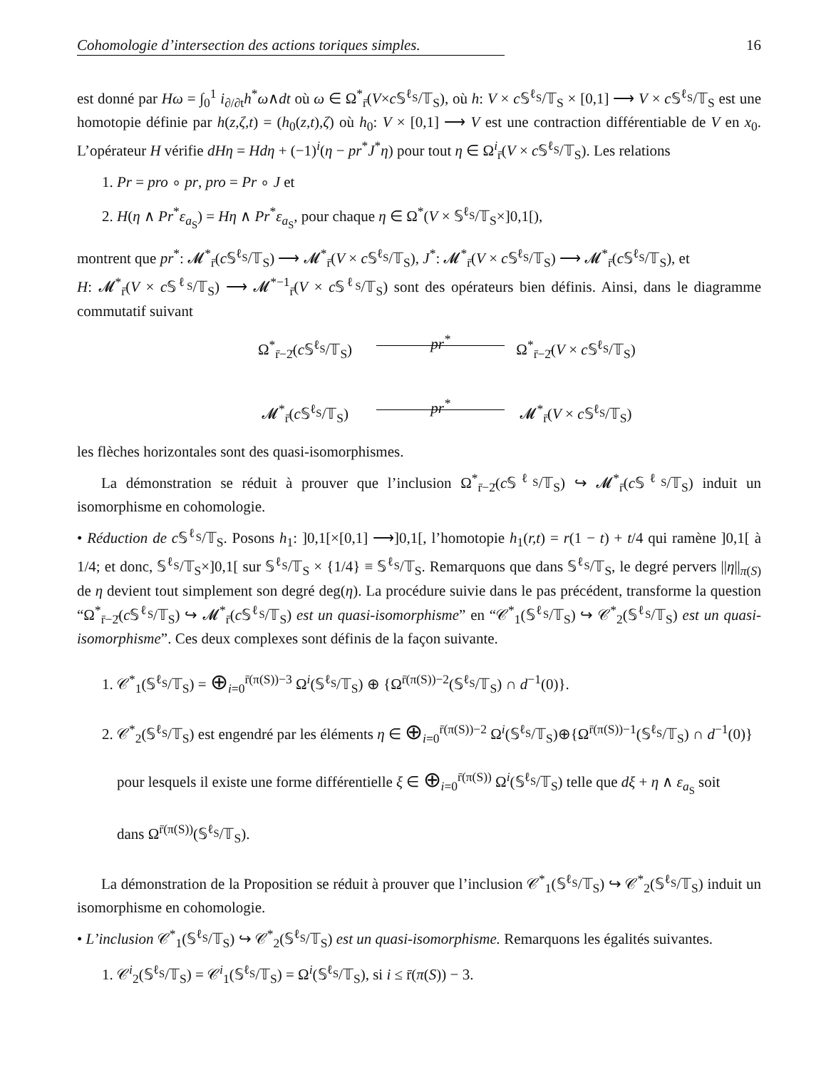Cohomologie d’intersection des actions toriques simples. 16
est donné par Hω = ∫<sub>0</sub><sup>1</sup> i<sub>∂/∂t</sub>h<sup>*</sup>ω∧dt où ω ∈ Ω<sup>*</sup><sub>r̄</sub>(V×c 𝕊<sup>ℓ<sub>S</sub></sup>/𝕋<sub>S</sub>), où h: V × c 𝕊<sup>ℓ<sub>S</sub></sup>/𝕋<sub>S</sub> × [0,1] ⟶ V × c 𝕊<sup>ℓ<sub>S</sub></sup>/𝕋<sub>S</sub> est une homotopie définie par h(z,ζ,t) = (h<sub>0</sub>(z,t),ζ) où h<sub>0</sub>: V × [0,1] ⟶ V est une contraction différentiable de V en x<sub>0</sub>. L’opérateur H vérifie dHη = Hdη + (−1)<sup>i</sup>(η − pr<sup>*</sup>J<sup>*</sup>η) pour tout η ∈ Ω<sup>i</sup><sub>r̄</sub>(V × c 𝕊<sup>ℓ<sub>S</sub></sup>/𝕋<sub>S</sub>). Les relations
1. Pr = pro ∘ pr, pro = Pr ∘ J et
2. H(η ∧ Pr<sup>*</sup>ε<sub>a<sub>S</sub></sub>) = Hη ∧ Pr<sup>*</sup>ε<sub>a<sub>S</sub></sub>, pour chaque η ∈ Ω<sup>*</sup>(V × 𝕊<sup>ℓ<sub>S</sub></sup>/𝕋<sub>S</sub>×]0,1[),
montrent que pr<sup>*</sup>: 𝓜<sup>*</sup><sub>r̄</sub>(c 𝕊<sup>ℓ<sub>S</sub></sup>/𝕋<sub>S</sub>) ⟶ 𝓜<sup>*</sup><sub>r̄</sub>(V × c 𝕊<sup>ℓ<sub>S</sub></sup>/𝕋<sub>S</sub>), J<sup>*</sup>: 𝓜<sup>*</sup><sub>r̄</sub>(V × c 𝕊<sup>ℓ<sub>S</sub></sup>/𝕋<sub>S</sub>) ⟶ 𝓜<sup>*</sup><sub>r̄</sub>(c 𝕊<sup>ℓ<sub>S</sub></sup>/𝕋<sub>S</sub>), et
H: 𝓜<sup>*</sup><sub>r̄</sub>(V × c 𝕊<sup>ℓ<sub>S</sub></sup>/𝕋<sub>S</sub>) ⟶ 𝓜<sup>*−1</sup><sub>r̄</sub>(V × c 𝕊<sup>ℓ<sub>S</sub></sup>/𝕋<sub>S</sub>) sont des opérateurs bien définis. Ainsi, dans le diagramme commutatif suivant
Ω<sup>*</sup><sub>r̄−2̄</sub>(c 𝕊<sup>ℓ<sub>S</sub></sup>/𝕋<sub>S</sub>)
pr<sup>*</sup>
Ω<sup>*</sup><sub>r̄−2̄</sub>(V × c 𝕊<sup>ℓ<sub>S</sub></sup>/𝕋<sub>S</sub>)
𝓜<sup>*</sup><sub>r̄</sub>(c 𝕊<sup>ℓ<sub>S</sub></sup>/𝕋<sub>S</sub>)
pr<sup>*</sup>
𝓜<sup>*</sup><sub>r̄</sub>(V × c 𝕊<sup>ℓ<sub>S</sub></sup>/𝕋<sub>S</sub>)
les flèches horizontales sont des quasi-isomorphismes.
La démonstration se réduit à prouver que l’inclusion Ω<sup>*</sup><sub>r̄−2̄</sub>(c 𝕊<sup>ℓ<sub>S</sub></sup>/𝕋<sub>S</sub>) ↪ 𝓜<sup>*</sup><sub>r̄</sub>(c 𝕊<sup>ℓ<sub>S</sub></sup>/𝕋<sub>S</sub>) induit un isomorphisme en cohomologie.
• Réduction de c 𝕊<sup>ℓ<sub>S</sub></sup>/𝕋<sub>S</sub>. Posons h<sub>1</sub>: ]0,1[×[0,1] ⟶]0,1[, l’homotopie h<sub>1</sub>(r,t) = r(1 − t) + t/4 qui ramène ]0,1[ à 1/4; et donc, 𝕊<sup>ℓ<sub>S</sub></sup>/𝕋<sub>S</sub>×]0,1[ sur 𝕊<sup>ℓ<sub>S</sub></sup>/𝕋<sub>S</sub> × {1/4} ≡ 𝕊<sup>ℓ<sub>S</sub></sup>/𝕋<sub>S</sub>. Remarquons que dans 𝕊<sup>ℓ<sub>S</sub></sup>/𝕋<sub>S</sub>, le degré pervers ||η||<sub>π(S)</sub> de η devient tout simplement son degré deg(η). La procédure suivie dans le pas précédent, transforme la question “Ω<sup>*</sup><sub>r̄−2̄</sub>(c 𝕊<sup>ℓ<sub>S</sub></sup>/𝕋<sub>S</sub>) ↪ 𝓜<sup>*</sup><sub>r̄</sub>(c 𝕊<sup>ℓ<sub>S</sub></sup>/𝕋<sub>S</sub>) est un quasi-isomorphisme” en “𝒞<sup>*</sup><sub>1</sub>(𝕊<sup>ℓ<sub>S</sub></sup>/𝕋<sub>S</sub>) ↪ 𝒞<sup>*</sup><sub>2</sub>(𝕊<sup>ℓ<sub>S</sub></sup>/𝕋<sub>S</sub>) est un quasi-isomorphisme”. Ces deux complexes sont définis de la façon suivante.
1. 𝒞<sup>*</sup><sub>1</sub>(𝕊<sup>ℓ<sub>S</sub></sup>/𝕋<sub>S</sub>) = ⊕<sub>i=0</sub><sup>r̄(π(S))−3</sup> Ω<sup>i</sup>(𝕊<sup>ℓ<sub>S</sub></sup>/𝕋<sub>S</sub>) ⊕ {Ω<sup>r̄(π(S))−2</sup>(𝕊<sup>ℓ<sub>S</sub></sup>/𝕋<sub>S</sub>) ∩ d<sup>−1</sup>(0)}.
2. 𝒞<sup>*</sup><sub>2</sub>(𝕊<sup>ℓ<sub>S</sub></sup>/𝕋<sub>S</sub>) est engendré par les éléments η ∈ ⊕<sub>i=0</sub><sup>r̄(π(S))−2</sup> Ω<sup>i</sup>(𝕊<sup>ℓ<sub>S</sub></sup>/𝕋<sub>S</sub>)⊕{Ω<sup>r̄(π(S))−1</sup>(𝕊<sup>ℓ<sub>S</sub></sup>/𝕋<sub>S</sub>) ∩ d<sup>−1</sup>(0)}
pour lesquels il existe une forme différentielle ξ ∈ ⊕<sub>i=0</sub><sup>r̄(π(S))</sup> Ω<sup>i</sup>(𝕊<sup>ℓ<sub>S</sub></sup>/𝕋<sub>S</sub>) telle que dξ + η ∧ ε<sub>a<sub>S</sub></sub> soit
dans Ω<sup>r̄(π(S))</sup>(𝕊<sup>ℓ<sub>S</sub></sup>/𝕋<sub>S</sub>).
La démonstration de la Proposition se réduit à prouver que l’inclusion 𝒞<sup>*</sup><sub>1</sub>(𝕊<sup>ℓ<sub>S</sub></sup>/𝕋<sub>S</sub>) ↪ 𝒞<sup>*</sup><sub>2</sub>(𝕊<sup>ℓ<sub>S</sub></sup>/𝕋<sub>S</sub>) induit un isomorphisme en cohomologie.
• L’inclusion 𝒞<sup>*</sup><sub>1</sub>(𝕊<sup>ℓ<sub>S</sub></sup>/𝕋<sub>S</sub>) ↪ 𝒞<sup>*</sup><sub>2</sub>(𝕊<sup>ℓ<sub>S</sub></sup>/𝕋<sub>S</sub>) est un quasi-isomorphisme. Remarquons les égalités suivantes.
1. 𝒞<sup>i</sup><sub>2</sub>(𝕊<sup>ℓ<sub>S</sub></sup>/𝕋<sub>S</sub>) = 𝒞<sup>i</sup><sub>1</sub>(𝕊<sup>ℓ<sub>S</sub></sup>/𝕋<sub>S</sub>) = Ω<sup>i</sup>(𝕊<sup>ℓ<sub>S</sub></sup>/𝕋<sub>S</sub>), si i ≤ r̄(π(S)) − 3.